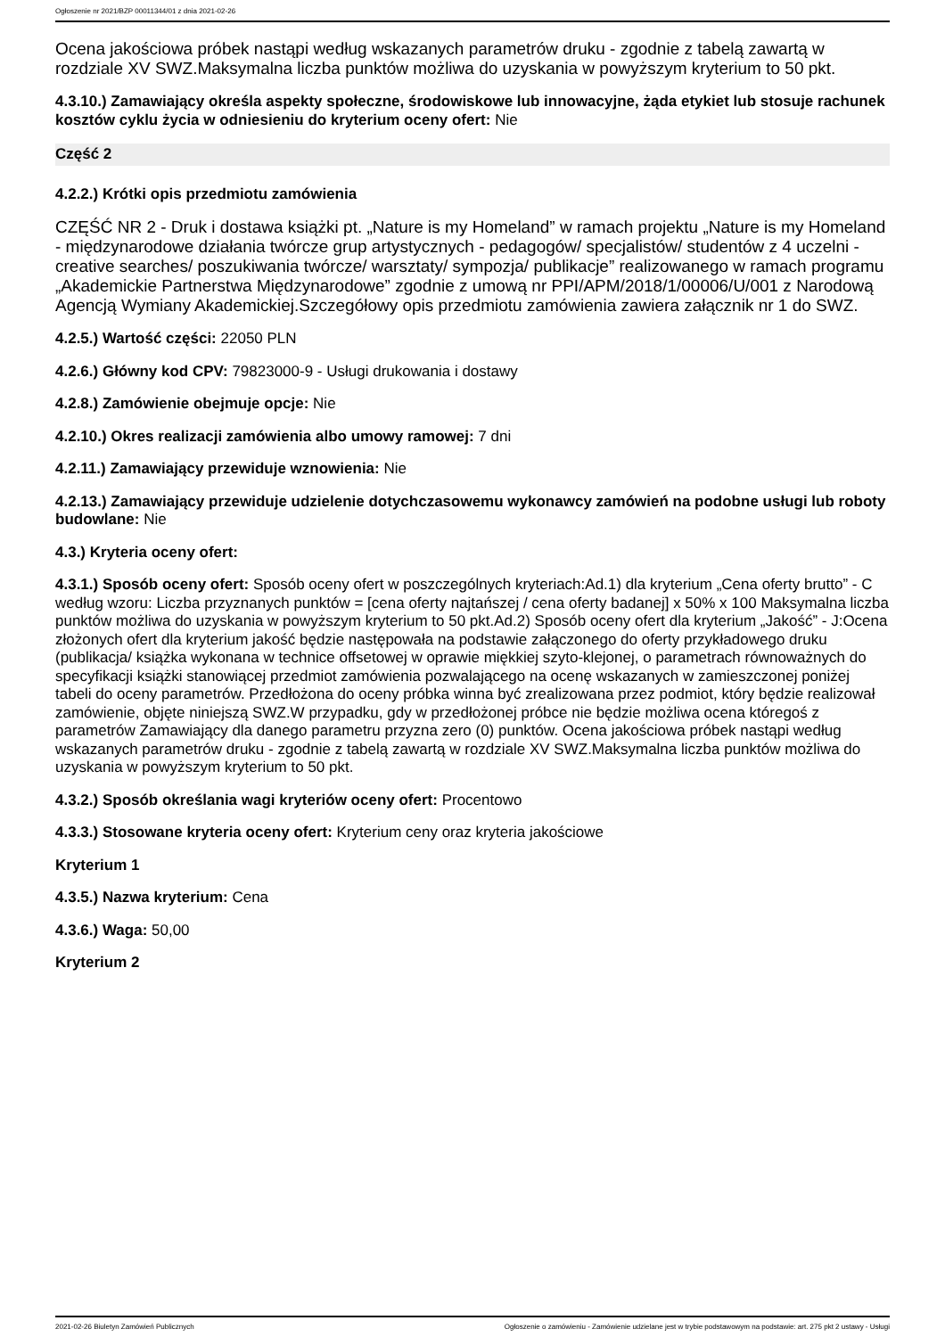Ogłoszenie nr 2021/BZP 00011344/01 z dnia 2021-02-26
Ocena jakościowa próbek nastąpi według wskazanych parametrów druku - zgodnie z tabelą zawartą w rozdziale XV SWZ.Maksymalna liczba punktów możliwa do uzyskania w powyższym kryterium to 50 pkt.
4.3.10.) Zamawiający określa aspekty społeczne, środowiskowe lub innowacyjne, żąda etykiet lub stosuje rachunek kosztów cyklu życia w odniesieniu do kryterium oceny ofert: Nie
Część 2
4.2.2.) Krótki opis przedmiotu zamówienia
CZĘŚĆ NR 2 - Druk i dostawa książki pt. „Nature is my Homeland” w ramach projektu „Nature is my Homeland - międzynarodowe działania twórcze grup artystycznych - pedagogów/ specjalistów/ studentów z 4 uczelni - creative searches/ poszukiwania twórcze/ warsztaty/ sympozja/ publikacje” realizowanego w ramach programu „Akademickie Partnerstwa Międzynarodowe” zgodnie z umową nr PPI/APM/2018/1/00006/U/001 z Narodową Agencją Wymiany Akademickiej.Szczegółowy opis przedmiotu zamówienia zawiera załącznik nr 1 do SWZ.
4.2.5.) Wartość części: 22050 PLN
4.2.6.) Główny kod CPV: 79823000-9 - Usługi drukowania i dostawy
4.2.8.) Zamówienie obejmuje opcje: Nie
4.2.10.) Okres realizacji zamówienia albo umowy ramowej: 7 dni
4.2.11.) Zamawiający przewiduje wznowienia: Nie
4.2.13.) Zamawiający przewiduje udzielenie dotychczasowemu wykonawcy zamówień na podobne usługi lub roboty budowlane: Nie
4.3.) Kryteria oceny ofert:
4.3.1.) Sposób oceny ofert: Sposób oceny ofert w poszczególnych kryteriach:Ad.1) dla kryterium „Cena oferty brutto” - C według wzoru: Liczba przyznanych punktów = [cena oferty najtańszej / cena oferty badanej] x 50% x 100 Maksymalna liczba punktów możliwa do uzyskania w powyższym kryterium to 50 pkt.Ad.2) Sposób oceny ofert dla kryterium „Jakość” - J:Ocena złożonych ofert dla kryterium jakość będzie następowała na podstawie załączonego do oferty przykładowego druku (publikacja/ książka wykonana w technice offsetowej w oprawie miękkiej szyto-klejonej, o parametrach równoważnych do specyfikacji książki stanowiącej przedmiot zamówienia pozwalającego na ocenę wskazanych w zamieszczonej poniżej tabeli do oceny parametrów. Przedłożona do oceny próbka winna być zrealizowana przez podmiot, który będzie realizował zamówienie, objęte niniejszą SWZ.W przypadku, gdy w przedłożonej próbce nie będzie możliwa ocena któregoś z parametrów Zamawiający dla danego parametru przyzna zero (0) punktów. Ocena jakościowa próbek nastąpi według wskazanych parametrów druku - zgodnie z tabelą zawartą w rozdziale XV SWZ.Maksymalna liczba punktów możliwa do uzyskania w powyższym kryterium to 50 pkt.
4.3.2.) Sposób określania wagi kryteriów oceny ofert: Procentowo
4.3.3.) Stosowane kryteria oceny ofert: Kryterium ceny oraz kryteria jakościowe
Kryterium 1
4.3.5.) Nazwa kryterium: Cena
4.3.6.) Waga: 50,00
Kryterium 2
2021-02-26 Biuletyn Zamówień Publicznych Ogłoszenie o zamówieniu - Zamówienie udzielane jest w trybie podstawowym na podstawie: art. 275 pkt 2 ustawy - Usługi